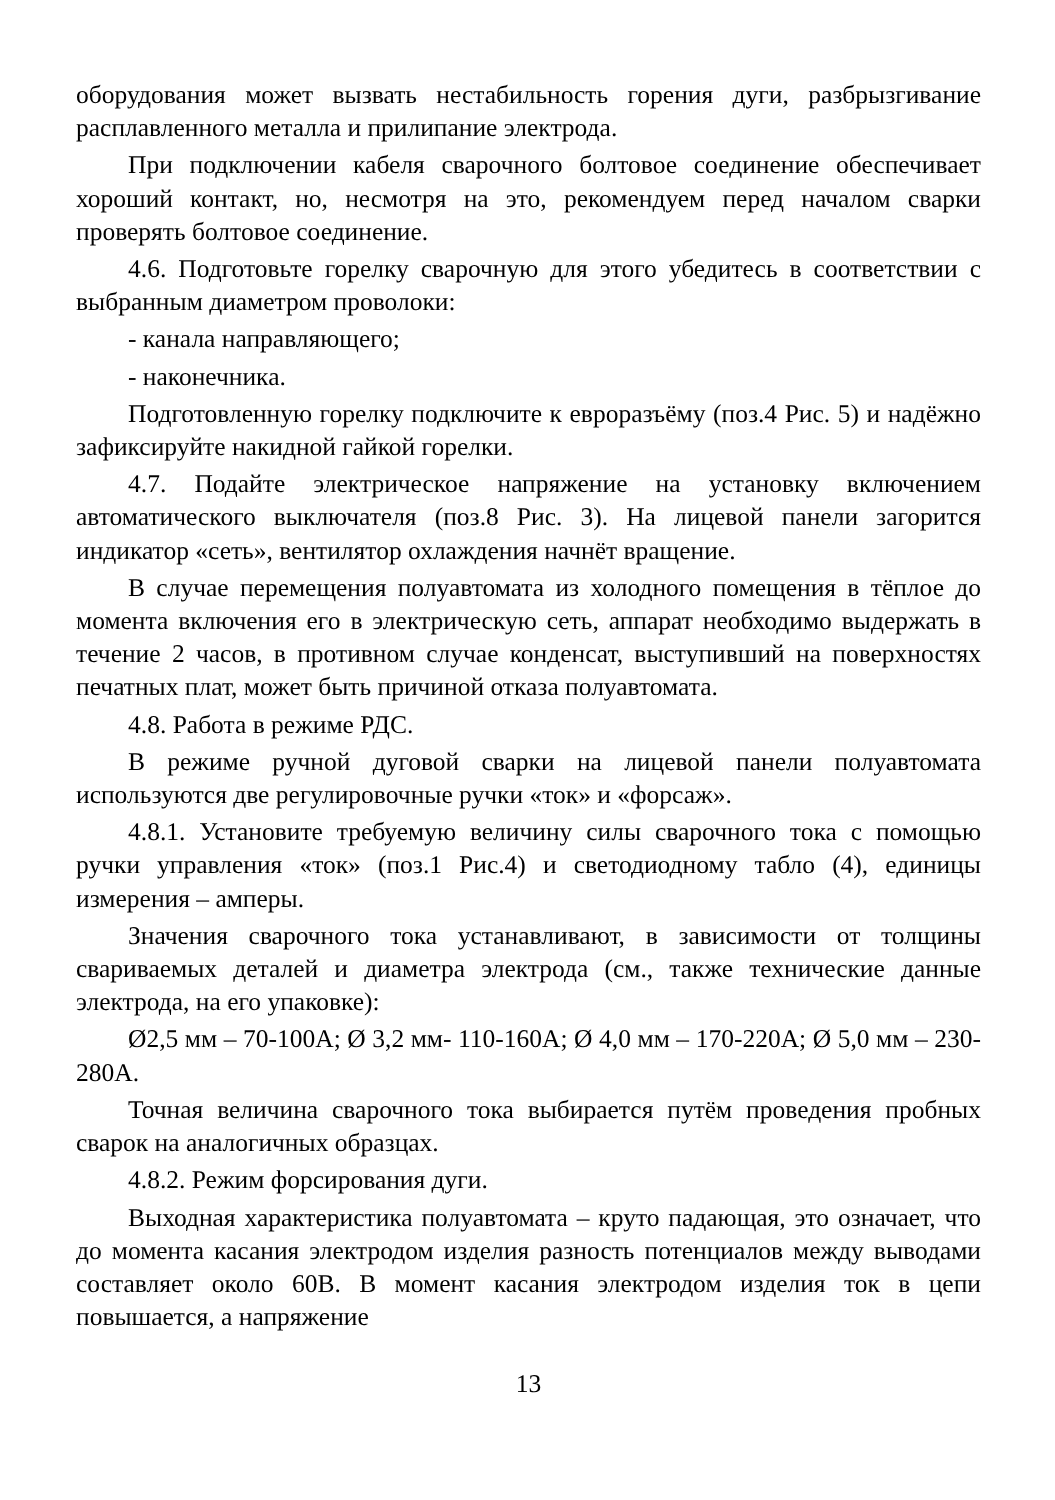оборудования может вызвать нестабильность горения дуги, разбрызгивание расплавленного металла и прилипание электрода.
При подключении кабеля сварочного болтовое соединение обеспечивает хороший контакт, но, несмотря на это, рекомендуем перед началом сварки проверять болтовое соединение.
4.6. Подготовьте горелку сварочную для этого убедитесь в соответствии с выбранным диаметром проволоки:
- канала направляющего;
- наконечника.
Подготовленную горелку подключите к евроразъёму (поз.4 Рис. 5) и надёжно зафиксируйте накидной гайкой горелки.
4.7. Подайте электрическое напряжение на установку включением автоматического выключателя (поз.8 Рис. 3). На лицевой панели загорится индикатор «сеть», вентилятор охлаждения начнёт вращение.
В случае перемещения полуавтомата из холодного помещения в тёплое до момента включения его в электрическую сеть, аппарат необходимо выдержать в течение 2 часов, в противном случае конденсат, выступивший на поверхностях печатных плат, может быть причиной отказа полуавтомата.
4.8. Работа в режиме РДС.
В режиме ручной дуговой сварки на лицевой панели полуавтомата используются две регулировочные ручки «ток» и «форсаж».
4.8.1. Установите требуемую величину силы сварочного тока с помощью ручки управления «ток» (поз.1 Рис.4) и светодиодному табло (4), единицы измерения – амперы.
Значения сварочного тока устанавливают, в зависимости от толщины свариваемых деталей и диаметра электрода (см., также технические данные электрода, на его упаковке):
Ø2,5 мм – 70-100А; Ø 3,2 мм- 110-160А; Ø 4,0 мм – 170-220А; Ø 5,0 мм – 230-280А.
Точная величина сварочного тока выбирается путём проведения пробных сварок на аналогичных образцах.
4.8.2. Режим форсирования дуги.
Выходная характеристика полуавтомата – круто падающая, это означает, что до момента касания электродом изделия разность потенциалов между выводами составляет около 60В. В момент касания электродом изделия ток в цепи повышается, а напряжение
13